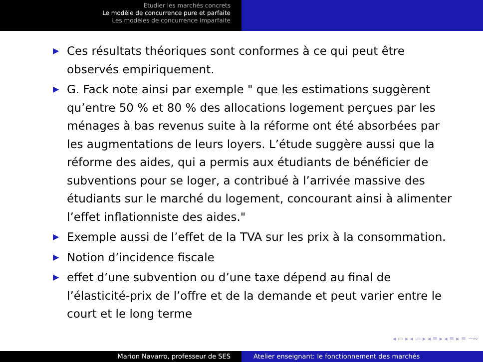Etudier les marchés concrets
Le modèle de concurrence pure et parfaite
Les modèles de concurrence imparfaite
▶ Ces résultats théoriques sont conformes à ce qui peut être observés empiriquement.
▶ G. Fack note ainsi par exemple " que les estimations suggèrent qu’entre 50 % et 80 % des allocations logement perçues par les ménages à bas revenus suite à la réforme ont été absorbées par les augmentations de leurs loyers. L’étude suggère aussi que la réforme des aides, qui a permis aux étudiants de bénéficier de subventions pour se loger, a contribué à l’arrivée massive des étudiants sur le marché du logement, concourant ainsi à alimenter l’effet inflationniste des aides."
▶ Exemple aussi de l’effet de la TVA sur les prix à la consommation.
▶ Notion d’incidence fiscale
▶ effet d’une subvention ou d’une taxe dépend au final de l’élasticité-prix de l’offre et de la demande et peut varier entre le court et le long terme
◂ ▭ ▸ ◂ ▭ ▸ ◂ ≡ ▸ ◂ ≡ ▸ ≡ ∽∾
Marion Navarro, professeur de SES Atelier enseignant: le fonctionnement des marchés